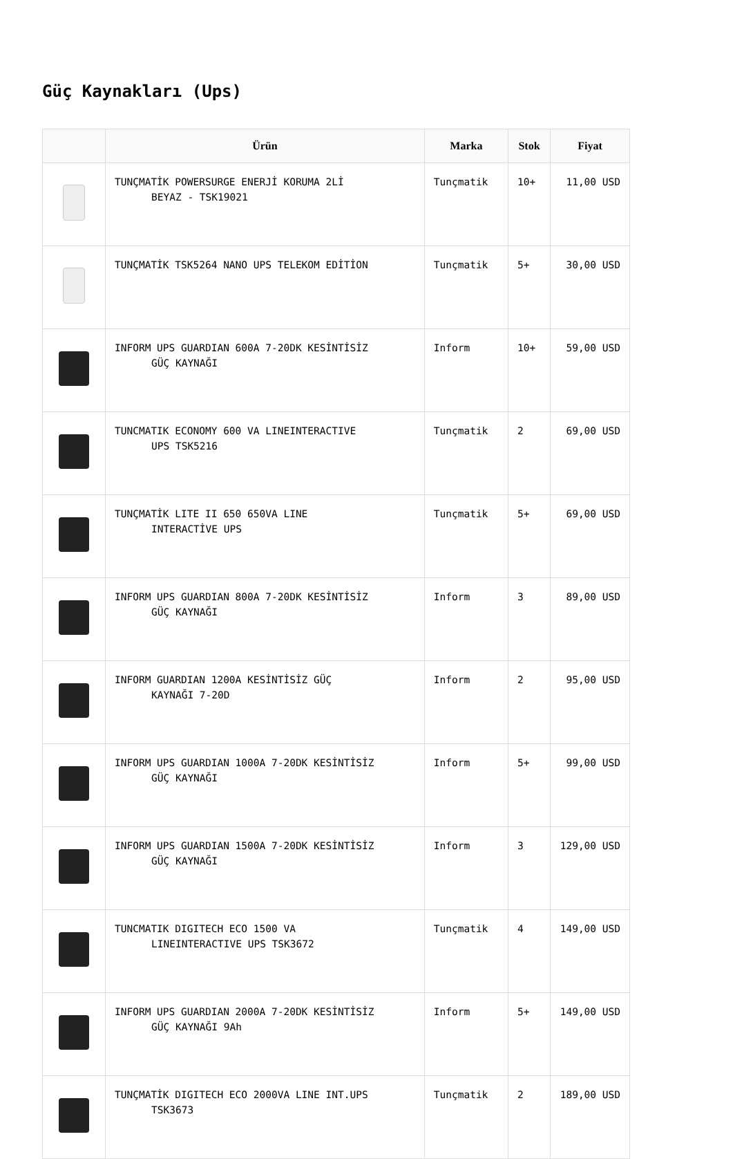Güç Kaynakları (Ups)
| | Ürün | Marka | Stok | Fiyat |
| --- | --- | --- | --- | --- |
| | TUNÇMATİK POWERSURGE ENERJİ KORUMA 2Lİ BEYAZ - TSK19021 | Tunçmatik | 10+ | 11,00 USD |
| | TUNÇMATİK TSK5264 NANO UPS TELEKOM EDİTİON | Tunçmatik | 5+ | 30,00 USD |
| | INFORM UPS GUARDIAN 600A 7-20DK KESİNTİSİZ GÜÇ KAYNAĞI | Inform | 10+ | 59,00 USD |
| | TUNCMATIK ECONOMY 600 VA LINEINTERACTIVE UPS TSK5216 | Tunçmatik | 2 | 69,00 USD |
| | TUNÇMATİK LITE II 650 650VA LINE INTERACTİVE UPS | Tunçmatik | 5+ | 69,00 USD |
| | INFORM UPS GUARDIAN 800A 7-20DK KESİNTİSİZ GÜÇ KAYNAĞI | Inform | 3 | 89,00 USD |
| | INFORM GUARDIAN 1200A KESİNTİSİZ GÜÇ KAYNAĞI 7-20D | Inform | 2 | 95,00 USD |
| | INFORM UPS GUARDIAN 1000A 7-20DK KESİNTİSİZ GÜÇ KAYNAĞI | Inform | 5+ | 99,00 USD |
| | INFORM UPS GUARDIAN 1500A 7-20DK KESİNTİSİZ GÜÇ KAYNAĞI | Inform | 3 | 129,00 USD |
| | TUNCMATIK DIGITECH ECO 1500 VA LINEINTERACTIVE UPS TSK3672 | Tunçmatik | 4 | 149,00 USD |
| | INFORM UPS GUARDIAN 2000A 7-20DK KESİNTİSİZ GÜÇ KAYNAĞI 9Ah | Inform | 5+ | 149,00 USD |
| | TUNÇMATİK DIGITECH ECO 2000VA LINE INT.UPS TSK3673 | Tunçmatik | 2 | 189,00 USD |